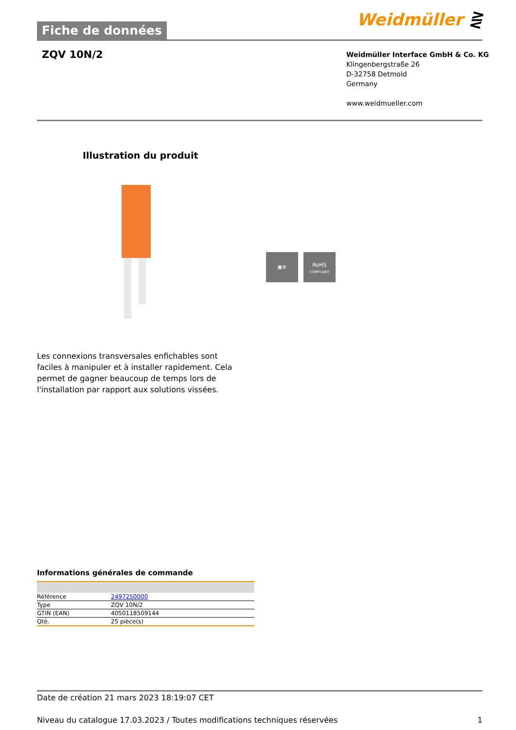Weidmüller ⋛
Fiche de données
ZQV 10N/2
Weidmüller Interface GmbH & Co. KG
Klingenbergstraße 26
D-32758 Detmold
Germany
www.weidmueller.com
Illustration du produit
▣⚙
RoHS
COMPLIANT
Les connexions transversales enfichables sont faciles à manipuler et à installer rapidement. Cela permet de gagner beaucoup de temps lors de l'installation par rapport aux solutions vissées.
Informations générales de commande
| Référence | 2497250000 |
| Type | ZQV 10N/2 |
| GTIN (EAN) | 4050118509144 |
| Qté. | 25 pièce(s) |
Date de création 21 mars 2023 18:19:07 CET
Niveau du catalogue 17.03.2023 / Toutes modifications techniques réservées 1